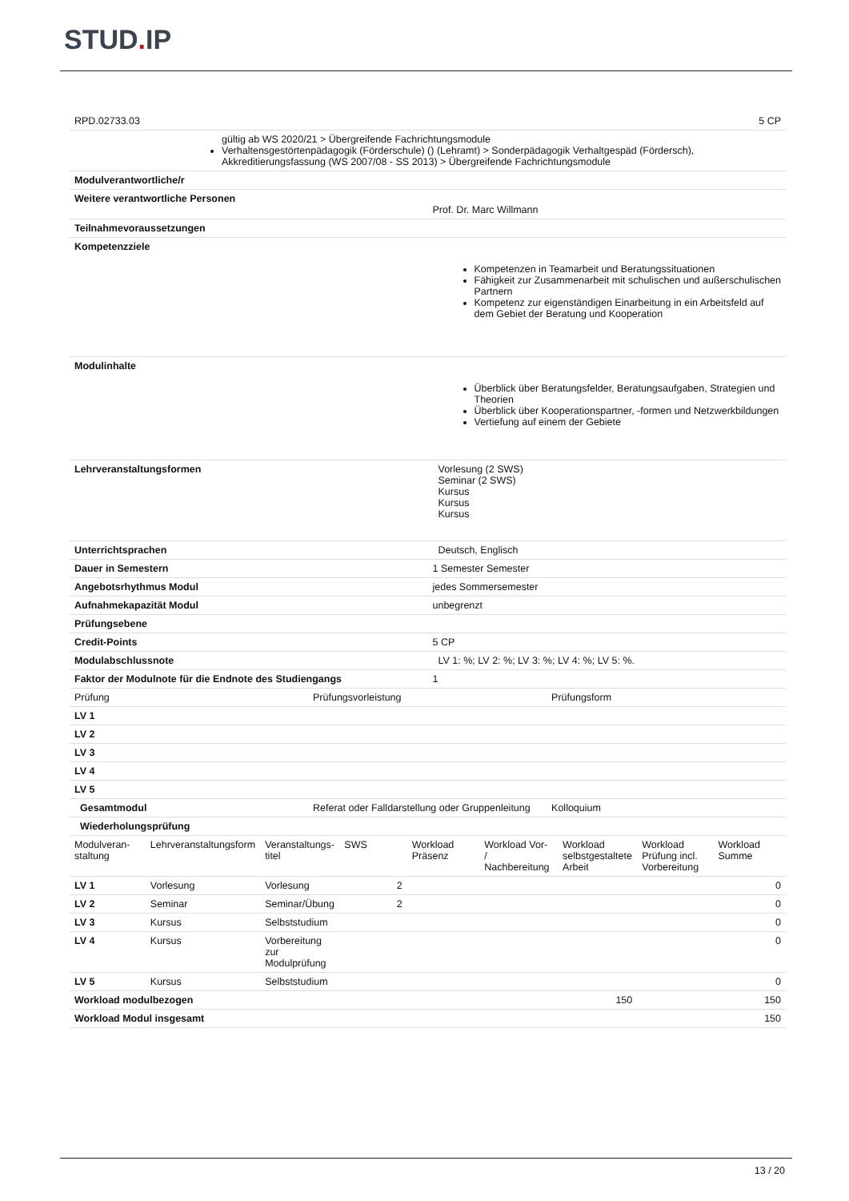STUD. IP
| RPD.02733.03 | 5 CP |
| | gültig ab WS 2020/21 > Übergreifende Fachrichtungsmodule Verhaltensgestörtenpädagogik (Förderschule) () (Lehramt) > Sonderpädagogik Verhaltgespäd (Fördersch), Akkreditierungsfassung (WS 2007/08 - SS 2013) > Übergreifende Fachrichtungsmodule |
| Modulverantwortliche/r | |
| Weitere verantwortliche Personen | Prof. Dr. Marc Willmann |
| Teilnahmevoraussetzungen | |
| Kompetenzziele | Kompetenzen in Teamarbeit und Beratungssituationen Fähigkeit zur Zusammenarbeit mit schulischen und außerschulischen Partnern Kompetenz zur eigenständigen Einarbeitung in ein Arbeitsfeld auf dem Gebiet der Beratung und Kooperation |
| Modulinhalte | Überblick über Beratungsfelder, Beratungsaufgaben, Strategien und Theorien Überblick über Kooperationspartner, -formen und Netzwerkbildungen Vertiefung auf einem der Gebiete |
| Lehrveranstaltungsformen | Vorlesung (2 SWS) Seminar (2 SWS) Kursus Kursus Kursus |
| Unterrichtsprachen | Deutsch, Englisch |
| Dauer in Semestern | 1 Semester Semester |
| Angebotsrhythmus Modul | jedes Sommersemester |
| Aufnahmekapazität Modul | unbegrenzt |
| Prüfungsebene | |
| Credit-Points | 5 CP |
| Modulabschlussnote | LV 1: %; LV 2: %; LV 3: %; LV 4: %; LV 5: %. |
| Faktor der Modulnote für die Endnote des Studiengangs | 1 |
| Prüfung | Prüfungsvorleistung | Prüfungsform |
| LV 1 | | |
| LV 2 | | |
| LV 3 | | |
| LV 4 | | |
| LV 5 | | |
| Gesamtmodul | Referat oder Falldarstellung oder Gruppenleitung | Kolloquium |
| Wiederholungsprüfung | | |
| Modulveran-staltung | Lehrveranstaltungsform | Veranstaltungs-titel | SWS | Workload Präsenz | Workload Vor- / Nachbereitung | Workload selbstgestaltete Arbeit | Workload Prüfung incl. Vorbereitung | Workload Summe |
| LV 1 | Vorlesung | Vorlesung | 2 | | | | | 0 |
| LV 2 | Seminar | Seminar/Übung | 2 | | | | | 0 |
| LV 3 | Kursus | Selbststudium | | | | | | 0 |
| LV 4 | Kursus | Vorbereitung zur Modulprüfung | | | | | | 0 |
| LV 5 | Kursus | Selbststudium | | | | | | 0 |
| Workload modulbezogen | | | | | | 150 | | 150 |
| Workload Modul insgesamt | | | | | | | | 150 |
13 / 20